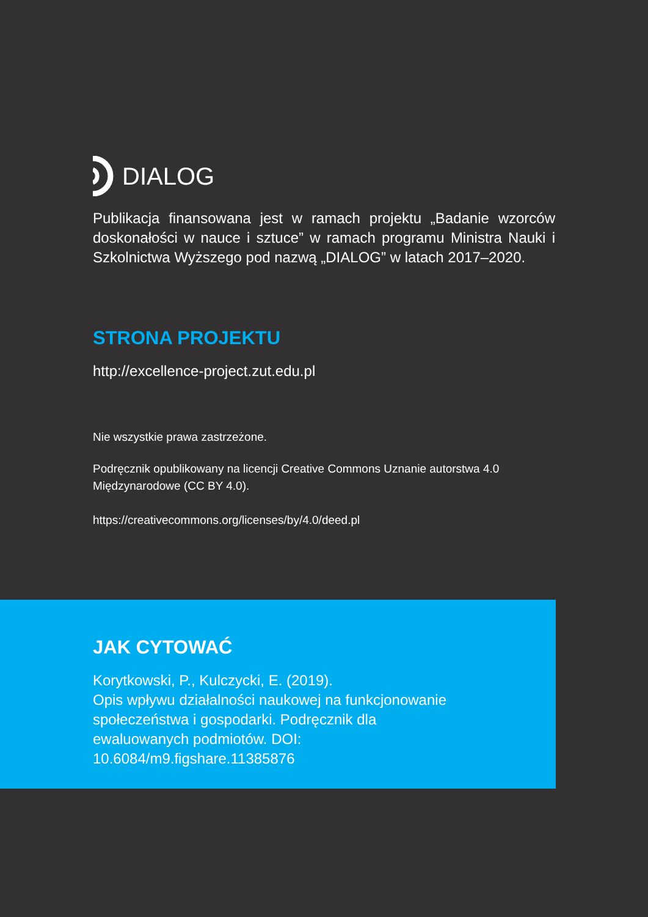DIALOG
Publikacja finansowana jest w ramach projektu „Badanie wzorców doskonałości w nauce i sztuce” w ramach programu Ministra Nauki i Szkolnictwa Wyższego pod nazwą „DIALOG” w latach 2017–2020.
STRONA PROJEKTU
http://excellence-project.zut.edu.pl
Nie wszystkie prawa zastrzeżone.
Podręcznik opublikowany na licencji Creative Commons Uznanie autorstwa 4.0 Międzynarodowe (CC BY 4.0).
https://creativecommons.org/licenses/by/4.0/deed.pl
JAK CYTOWAĆ
Korytkowski, P., Kulczycki, E. (2019).
Opis wpływu działalności naukowej na funkcjonowanie społeczeństwa i gospodarki. Podręcznik dla ewaluowanych podmiotów. DOI: 10.6084/m9.figshare.11385876